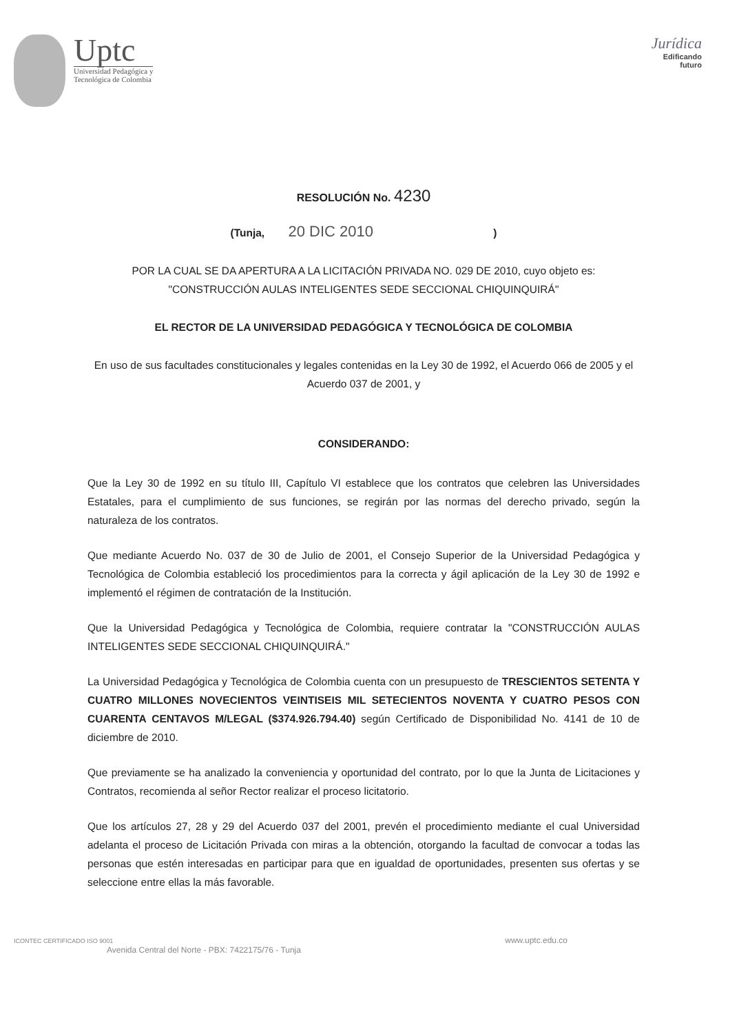Uptc
Universidad Pedagógica y
Tecnológica de Colombia
Jurídica
Edificando
futuro
RESOLUCIÓN No. 4230
(Tunja, 20 DIC 2010 )
POR LA CUAL SE DA APERTURA A LA LICITACIÓN PRIVADA NO. 029 DE 2010, cuyo objeto es: "CONSTRUCCIÓN AULAS INTELIGENTES SEDE SECCIONAL CHIQUINQUIRÁ"
EL RECTOR DE LA UNIVERSIDAD PEDAGÓGICA Y TECNOLÓGICA DE COLOMBIA
En uso de sus facultades constitucionales y legales contenidas en la Ley 30 de 1992, el Acuerdo 066 de 2005 y el Acuerdo 037 de 2001, y
CONSIDERANDO:
Que la Ley 30 de 1992 en su título III, Capítulo VI establece que los contratos que celebren las Universidades Estatales, para el cumplimiento de sus funciones, se regirán por las normas del derecho privado, según la naturaleza de los contratos.
Que mediante Acuerdo No. 037 de 30 de Julio de 2001, el Consejo Superior de la Universidad Pedagógica y Tecnológica de Colombia estableció los procedimientos para la correcta y ágil aplicación de la Ley 30 de 1992 e implementó el régimen de contratación de la Institución.
Que la Universidad Pedagógica y Tecnológica de Colombia, requiere contratar la "CONSTRUCCIÓN AULAS INTELIGENTES SEDE SECCIONAL CHIQUINQUIRÁ."
La Universidad Pedagógica y Tecnológica de Colombia cuenta con un presupuesto de TRESCIENTOS SETENTA Y CUATRO MILLONES NOVECIENTOS VEINTISEIS MIL SETECIENTOS NOVENTA Y CUATRO PESOS CON CUARENTA CENTAVOS M/LEGAL ($374.926.794.40) según Certificado de Disponibilidad No. 4141 de 10 de diciembre de 2010.
Que previamente se ha analizado la conveniencia y oportunidad del contrato, por lo que la Junta de Licitaciones y Contratos, recomienda al señor Rector realizar el proceso licitatorio.
Que los artículos 27, 28 y 29 del Acuerdo 037 del 2001, prevén el procedimiento mediante el cual Universidad adelanta el proceso de Licitación Privada con miras a la obtención, otorgando la facultad de convocar a todas las personas que estén interesadas en participar para que en igualdad de oportunidades, presenten sus ofertas y se seleccione entre ellas la más favorable.
ICONTEC CERTIFICADO ISO 9001
Avenida Central del Norte - PBX: 7422175/76 - Tunja
www.uptc.edu.co